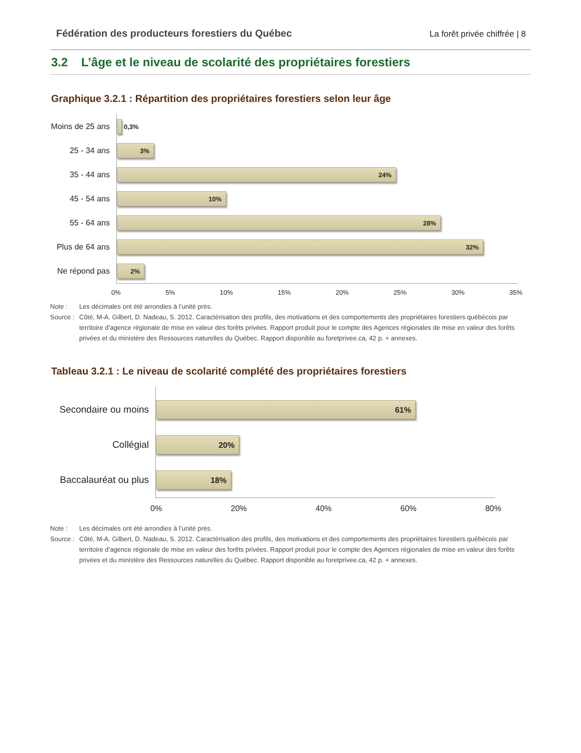Fédération des producteurs forestiers du Québec La forêt privée chiffrée | 8
3.2 L’âge et le niveau de scolarité des propriétaires forestiers
Graphique 3.2.1 : Répartition des propriétaires forestiers selon leur âge
Moins de 25 ans
0,3%
25 - 34 ans
3%
35 - 44 ans
24%
45 - 54 ans
10%
55 - 64 ans
28%
Plus de 64 ans
32%
Ne répond pas
2%
0% 5% 10% 15% 20% 25% 30% 35%
Note : Les décimales ont été arrondies à l’unité près. Source : Côté, M-A. Gilbert, D. Nadeau, S. 2012. Caractérisation des profils, des motivations et des comportements des propriétaires forestiers québécois par territoire d’agence régionale de mise en valeur des forêts privées. Rapport produit pour le compte des Agences régionales de mise en valeur des forêts privées et du ministère des Ressources naturelles du Québec. Rapport disponible au foretprivee.ca, 42 p. + annexes.
Tableau 3.2.1 : Le niveau de scolarité complété des propriétaires forestiers
Secondaire ou moins
61%
Collégial
20%
Baccalauréat ou plus
18%
0% 20% 40% 60% 80%
Note : Les décimales ont été arrondies à l’unité près. Source : Côté, M-A. Gilbert, D. Nadeau, S. 2012. Caractérisation des profils, des motivations et des comportements des propriétaires forestiers québécois par territoire d’agence régionale de mise en valeur des forêts privées. Rapport produit pour le compte des Agences régionales de mise en valeur des forêts privées et du ministère des Ressources naturelles du Québec. Rapport disponible au foretprivee.ca, 42 p. + annexes.